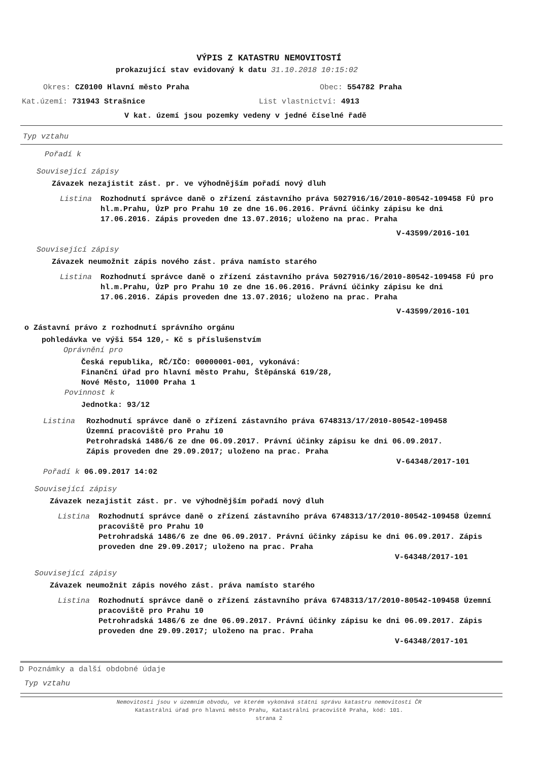VÝPIS Z KATASTRU NEMOVITOSTÍ
prokazující stav evidovaný k datu 31.10.2018 10:15:02
Okres: CZ0100 Hlavní město Praha Obec: 554782 Praha
Kat.území: 731943 Strašnice List vlastnictví: 4913
V kat. území jsou pozemky vedeny v jedné číselné řadě
Typ vztahu
Pořadí k
Související zápisy
Závazek nezajistit zást. pr. ve výhodnějším pořadí nový dluh
Listina Rozhodnutí správce daně o zřízení zástavního práva 5027916/16/2010-80542-109458 FÚ pro hl.m.Prahu, ÚzP pro Prahu 10 ze dne 16.06.2016. Právní účinky zápisu ke dni 17.06.2016. Zápis proveden dne 13.07.2016; uloženo na prac. Praha
V-43599/2016-101
Související zápisy
Závazek neumožnit zápis nového zást. práva namísto starého
Listina Rozhodnutí správce daně o zřízení zástavního práva 5027916/16/2010-80542-109458 FÚ pro hl.m.Prahu, ÚzP pro Prahu 10 ze dne 16.06.2016. Právní účinky zápisu ke dni 17.06.2016. Zápis proveden dne 13.07.2016; uloženo na prac. Praha
V-43599/2016-101
o Zástavní právo z rozhodnutí správního orgánu
pohledávka ve výši 554 120,- Kč s příslušenstvím
Oprávnění pro
Česká republika, RČ/IČO: 00000001-001, vykonává:
Finanční úřad pro hlavní město Prahu, Štěpánská 619/28,
Nové Město, 11000 Praha 1
Povinnost k
Jednotka: 93/12
Listina Rozhodnutí správce daně o zřízení zástavního práva 6748313/17/2010-80542-109458
Územní pracoviště pro Prahu 10
Petrohradská 1486/6 ze dne 06.09.2017. Právní účinky zápisu ke dni 06.09.2017.
Zápis proveden dne 29.09.2017; uloženo na prac. Praha
V-64348/2017-101
Pořadí k 06.09.2017 14:02
Související zápisy
Závazek nezajistit zást. pr. ve výhodnějším pořadí nový dluh
Listina Rozhodnutí správce daně o zřízení zástavního práva 6748313/17/2010-80542-109458 Územní pracoviště pro Prahu 10
Petrohradská 1486/6 ze dne 06.09.2017. Právní účinky zápisu ke dni 06.09.2017. Zápis proveden dne 29.09.2017; uloženo na prac. Praha
V-64348/2017-101
Související zápisy
Závazek neumožnit zápis nového zást. práva namísto starého
Listina Rozhodnutí správce daně o zřízení zástavního práva 6748313/17/2010-80542-109458 Územní pracoviště pro Prahu 10
Petrohradská 1486/6 ze dne 06.09.2017. Právní účinky zápisu ke dni 06.09.2017. Zápis proveden dne 29.09.2017; uloženo na prac. Praha
V-64348/2017-101
D Poznámky a další obdobné údaje
Typ vztahu
Nemovitosti jsou v územním obvodu, ve kterém vykonává státní správu katastru nemovitostí ČR
Katastrální úřad pro hlavní město Prahu, Katastrální pracoviště Praha, kód: 101.
strana 2